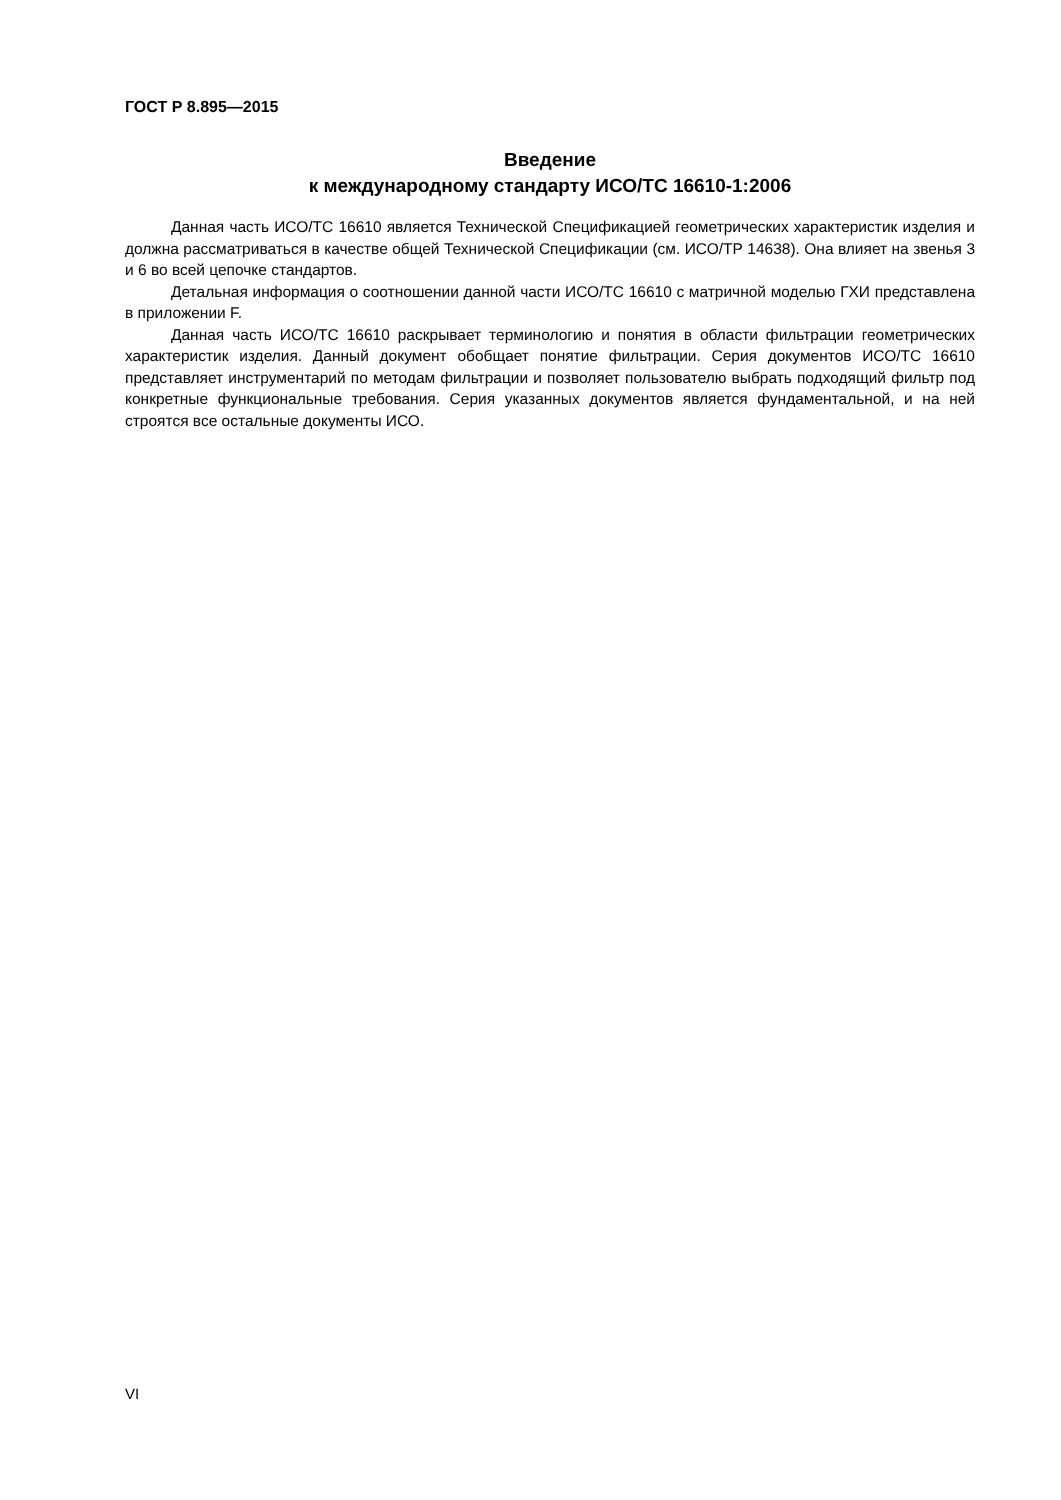ГОСТ Р 8.895—2015
Введение
к международному стандарту ИСО/ТС 16610-1:2006
Данная часть ИСО/ТС 16610 является Технической Спецификацией геометрических характеристик изделия и должна рассматриваться в качестве общей Технической Спецификации (см. ИСО/ТР 14638). Она влияет на звенья 3 и 6 во всей цепочке стандартов.
Детальная информация о соотношении данной части ИСО/ТС 16610 с матричной моделью ГХИ представлена в приложении F.
Данная часть ИСО/ТС 16610 раскрывает терминологию и понятия в области фильтрации геометрических характеристик изделия. Данный документ обобщает понятие фильтрации. Серия документов ИСО/ТС 16610 представляет инструментарий по методам фильтрации и позволяет пользователю выбрать подходящий фильтр под конкретные функциональные требования. Серия указанных документов является фундаментальной, и на ней строятся все остальные документы ИСО.
VI